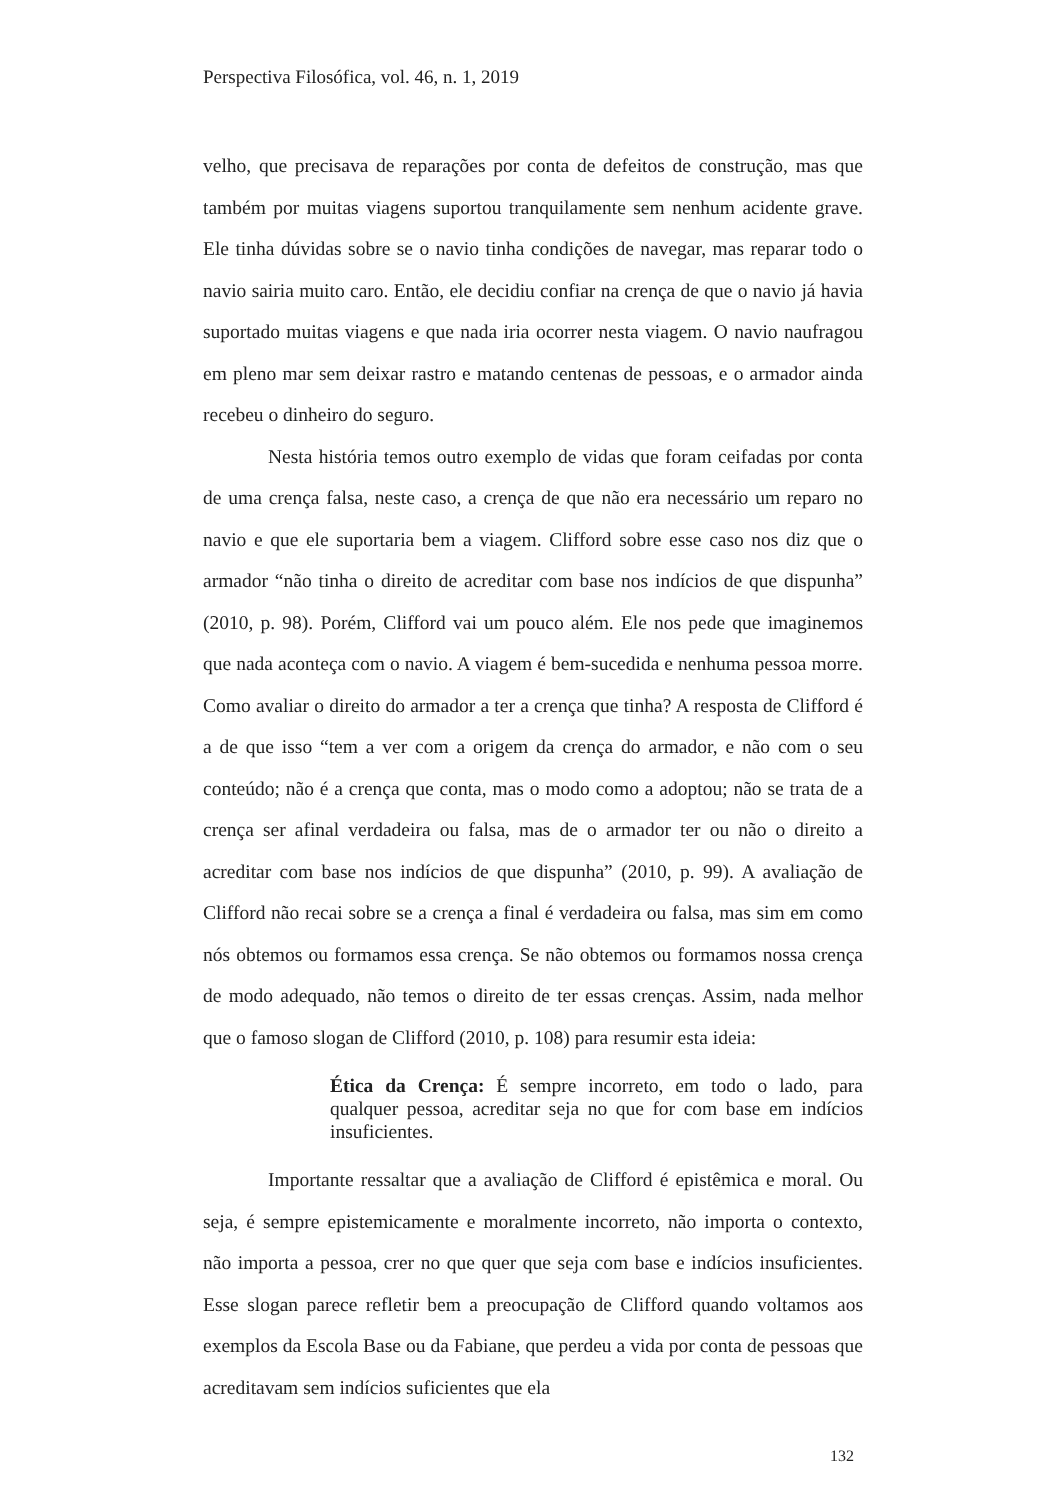Perspectiva Filosófica, vol. 46, n. 1, 2019
velho, que precisava de reparações por conta de defeitos de construção, mas que também por muitas viagens suportou tranquilamente sem nenhum acidente grave. Ele tinha dúvidas sobre se o navio tinha condições de navegar, mas reparar todo o navio sairia muito caro. Então, ele decidiu confiar na crença de que o navio já havia suportado muitas viagens e que nada iria ocorrer nesta viagem. O navio naufragou em pleno mar sem deixar rastro e matando centenas de pessoas, e o armador ainda recebeu o dinheiro do seguro.
Nesta história temos outro exemplo de vidas que foram ceifadas por conta de uma crença falsa, neste caso, a crença de que não era necessário um reparo no navio e que ele suportaria bem a viagem. Clifford sobre esse caso nos diz que o armador “não tinha o direito de acreditar com base nos indícios de que dispunha” (2010, p. 98). Porém, Clifford vai um pouco além. Ele nos pede que imaginemos que nada aconteça com o navio. A viagem é bem-sucedida e nenhuma pessoa morre. Como avaliar o direito do armador a ter a crença que tinha? A resposta de Clifford é a de que isso “tem a ver com a origem da crença do armador, e não com o seu conteúdo; não é a crença que conta, mas o modo como a adoptou; não se trata de a crença ser afinal verdadeira ou falsa, mas de o armador ter ou não o direito a acreditar com base nos indícios de que dispunha” (2010, p. 99). A avaliação de Clifford não recai sobre se a crença a final é verdadeira ou falsa, mas sim em como nós obtemos ou formamos essa crença. Se não obtemos ou formamos nossa crença de modo adequado, não temos o direito de ter essas crenças. Assim, nada melhor que o famoso slogan de Clifford (2010, p. 108) para resumir esta ideia:
Ética da Crença: É sempre incorreto, em todo o lado, para qualquer pessoa, acreditar seja no que for com base em indícios insuficientes.
Importante ressaltar que a avaliação de Clifford é epistêmica e moral. Ou seja, é sempre epistemicamente e moralmente incorreto, não importa o contexto, não importa a pessoa, crer no que quer que seja com base e indícios insuficientes. Esse slogan parece refletir bem a preocupação de Clifford quando voltamos aos exemplos da Escola Base ou da Fabiane, que perdeu a vida por conta de pessoas que acreditavam sem indícios suficientes que ela
132